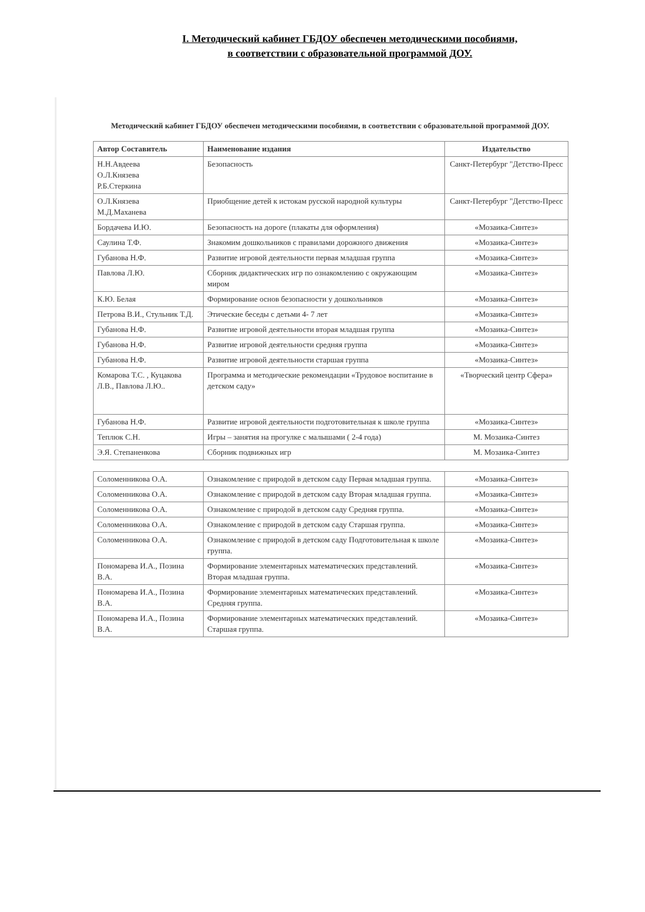I. Методический кабинет ГБДОУ обеспечен методическими пособиями,
в соответствии с образовательной программой ДОУ.
Методический кабинет ГБДОУ обеспечен методическими пособиями, в соответствии с образовательной программой ДОУ.
| Автор Составитель | Наименование издания | Издательство |
| --- | --- | --- |
| Н.Н.Авдеева О.Л.Князева Р.Б.Стеркина | Безопасность | Санкт-Петербург "Детство-Пресс |
| О.Л.Князева М.Д.Маханева | Приобщение детей к истокам русской народной культуры | Санкт-Петербург "Детство-Пресс |
| Бордачева И.Ю. | Безопасность на дороге (плакаты для оформления) | «Мозаика-Синтез» |
| Саулина Т.Ф. | Знакомим дошкольников с правилами дорожного движения | «Мозаика-Синтез» |
| Губанова Н.Ф. | Развитие игровой деятельности первая младшая группа | «Мозаика-Синтез» |
| Павлова Л.Ю. | Сборник дидактических игр по ознакомлению с окружающим миром | «Мозаика-Синтез» |
| К.Ю. Белая | Формирование основ безопасности у дошкольников | «Мозаика-Синтез» |
| Петрова В.И., Стульник Т.Д. | Этические беседы с детьми 4- 7 лет | «Мозаика-Синтез» |
| Губанова Н.Ф. | Развитие игровой деятельности вторая младшая группа | «Мозаика-Синтез» |
| Губанова Н.Ф. | Развитие игровой деятельности средняя группа | «Мозаика-Синтез» |
| Губанова Н.Ф. | Развитие игровой деятельности старшая группа | «Мозаика-Синтез» |
| Комарова Т.С. , Куцакова Л.В., Павлова Л.Ю.. | Программа и методические рекомендации «Трудовое воспитание в детском саду» | «Творческий центр Сфера» |
| Губанова Н.Ф. | Развитие игровой деятельности подготовительная к школе группа | «Мозаика-Синтез» |
| Теплюк С.Н. | Игры – занятия на прогулке с малышами ( 2-4 года) | М. Мозаика-Синтез |
| Э.Я. Степаненкова | Сборник подвижных игр | М. Мозаика-Синтез |
| Соломенникова О.А. | Ознакомление с природой в детском саду Первая младшая группа. | «Мозаика-Синтез» |
| Соломенникова О.А. | Ознакомление с природой в детском саду Вторая младшая группа. | «Мозаика-Синтез» |
| Соломенникова О.А. | Ознакомление с природой в детском саду Средняя группа. | «Мозаика-Синтез» |
| Соломенникова О.А. | Ознакомление с природой в детском саду Старшая группа. | «Мозаика-Синтез» |
| Соломенникова О.А. | Ознакомление с природой в детском саду Подготовительная к школе группа. | «Мозаика-Синтез» |
| Пономарева И.А., Позина В.А. | Формирование элементарных математических представлений. Вторая младшая группа. | «Мозаика-Синтез» |
| Пономарева И.А., Позина В.А. | Формирование элементарных математических представлений. Средняя группа. | «Мозаика-Синтез» |
| Пономарева И.А., Позина В.А. | Формирование элементарных математических представлений. Старшая группа. | «Мозаика-Синтез» |